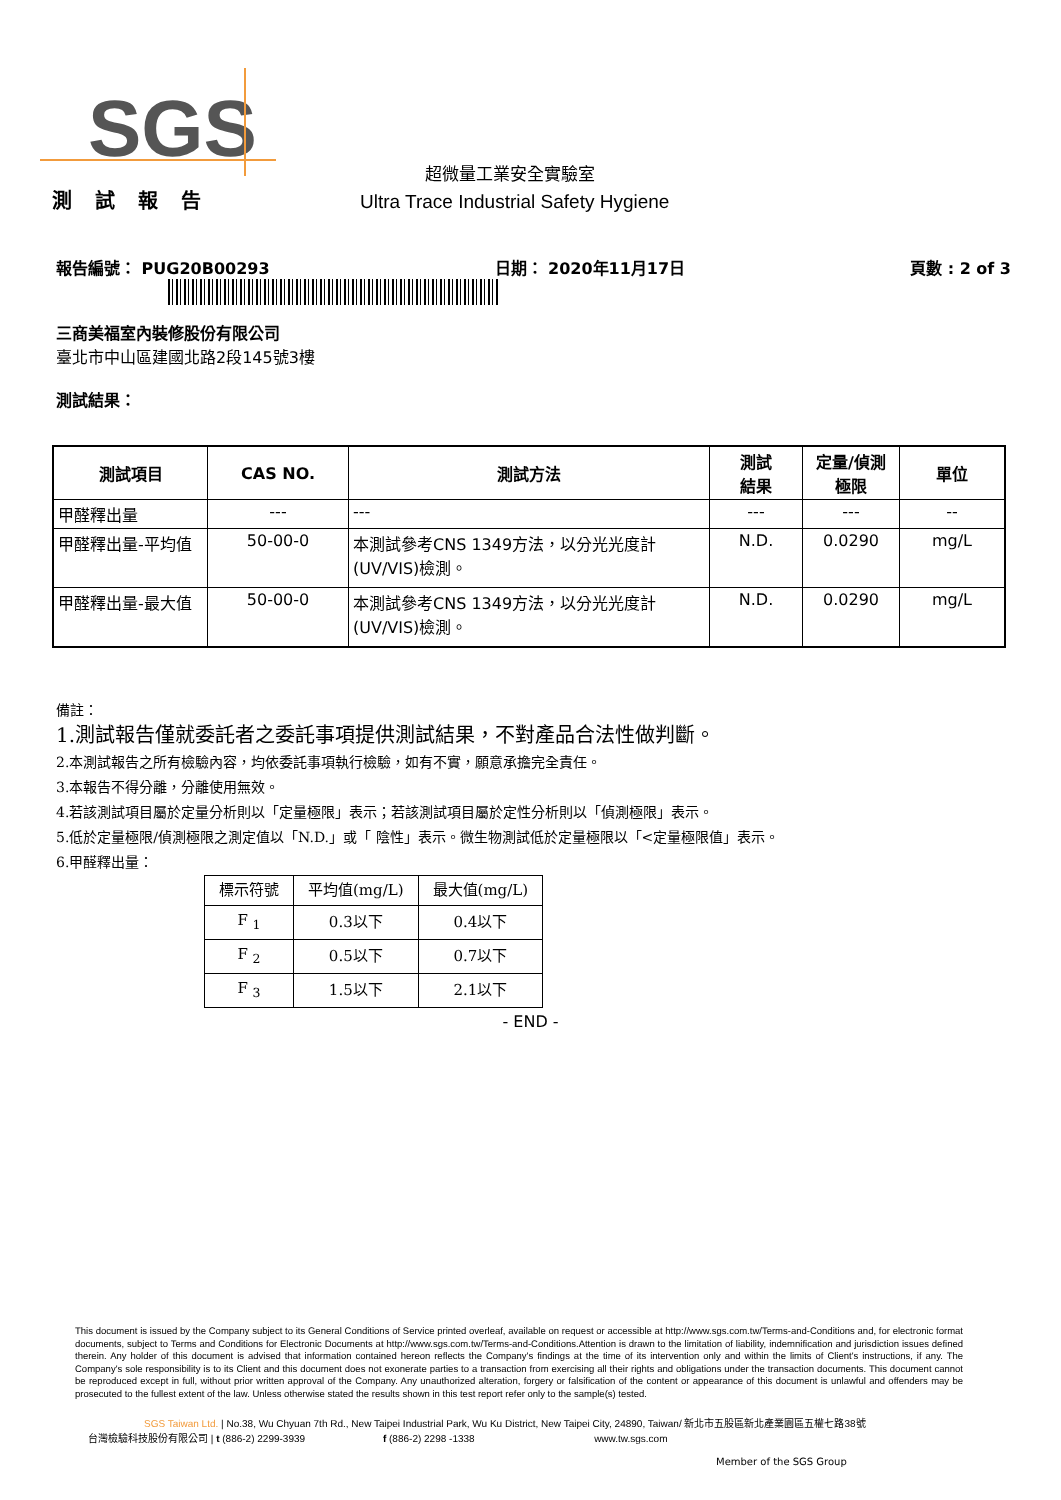SGS
超微量工業安全實驗室
測 試 報 告 Ultra Trace Industrial Safety Hygiene
報告編號： PUG20B00293 日期： 2020年11月17日 頁數 : 2 of 3
三商美福室內裝修股份有限公司
臺北市中山區建國北路2段145號3樓
測試結果：
| 測試項目 | CAS NO. | 測試方法 | 測試 結果 | 定量/偵測 極限 | 單位 |
| --- | --- | --- | --- | --- | --- |
| 甲醛釋出量 | --- | --- | --- | --- | -- |
| 甲醛釋出量-平均值 | 50-00-0 | 本測試參考CNS 1349方法，以分光光度計(UV/VIS)檢測。 | N.D. | 0.0290 | mg/L |
| 甲醛釋出量-最大值 | 50-00-0 | 本測試參考CNS 1349方法，以分光光度計(UV/VIS)檢測。 | N.D. | 0.0290 | mg/L |
備註：
1.測試報告僅就委託者之委託事項提供測試結果，不對產品合法性做判斷。
2.本測試報告之所有檢驗內容，均依委託事項執行檢驗，如有不實，願意承擔完全責任。
3.本報告不得分離，分離使用無效。
4.若該測試項目屬於定量分析則以「定量極限」表示；若該測試項目屬於定性分析則以「偵測極限」表示。
5.低於定量極限/偵測極限之測定值以「N.D.」或「 陰性」表示。微生物測試低於定量極限以「<定量極限值」表示。
6.甲醛釋出量：
| 標示符號 | 平均值(mg/L) | 最大值(mg/L) |
| --- | --- | --- |
| F <sub>1</sub> | 0.3以下 | 0.4以下 |
| F <sub>2</sub> | 0.5以下 | 0.7以下 |
| F <sub>3</sub> | 1.5以下 | 2.1以下 |
- END -
This document is issued by the Company subject to its General Conditions of Service printed overleaf, available on request or accessible at http://www.sgs.com.tw/Terms-and-Conditions and, for electronic format documents, subject to Terms and Conditions for Electronic Documents at http://www.sgs.com.tw/Terms-and-Conditions.Attention is drawn to the limitation of liability, indemnification and jurisdiction issues defined therein. Any holder of this document is advised that information contained hereon reflects the Company's findings at the time of its intervention only and within the limits of Client's instructions, if any. The Company's sole responsibility is to its Client and this document does not exonerate parties to a transaction from exercising all their rights and obligations under the transaction documents. This document cannot be reproduced except in full, without prior written approval of the Company. Any unauthorized alteration, forgery or falsification of the content or appearance of this document is unlawful and offenders may be prosecuted to the fullest extent of the law. Unless otherwise stated the results shown in this test report refer only to the sample(s) tested.
SGS Taiwan Ltd. | No.38, Wu Chyuan 7th Rd., New Taipei Industrial Park, Wu Ku District, New Taipei City, 24890, Taiwan/ 新北市五股區新北產業園區五權七路38號
台灣檢驗科技股份有限公司 | t (886-2) 2299-3939 f (886-2) 2298 -1338 www.tw.sgs.com
Member of the SGS Group